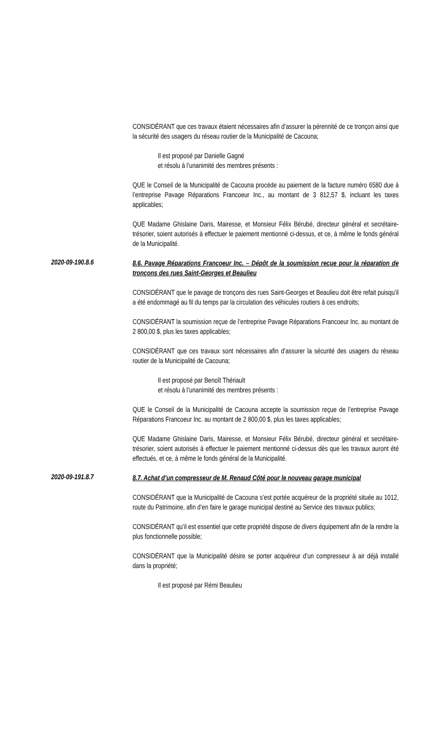CONSIDÉRANT que ces travaux étaient nécessaires afin d’assurer la pérennité de ce tronçon ainsi que la sécurité des usagers du réseau routier de la Municipalité de Cacouna;
Il est proposé par Danielle Gagné
et résolu à l’unanimité des membres présents :
QUE le Conseil de la Municipalité de Cacouna procède au paiement de la facture numéro 6580 due à l’entreprise Pavage Réparations Francoeur Inc., au montant de 3 812,57 $, incluant les taxes applicables;
QUE Madame Ghislaine Daris, Mairesse, et Monsieur Félix Bérubé, directeur général et secrétaire-trésorier, soient autorisés à effectuer le paiement mentionné ci-dessus, et ce, à même le fonds général de la Municipalité.
2020-09-190.8.6
8.6. Pavage Réparations Francoeur Inc. – Dépôt de la soumission reçue pour la réparation de tronçons des rues Saint-Georges et Beaulieu
CONSIDÉRANT que le pavage de tronçons des rues Saint-Georges et Beaulieu doit être refait puisqu’il a été endommagé au fil du temps par la circulation des véhicules routiers à ces endroits;
CONSIDÉRANT la soumission reçue de l’entreprise Pavage Réparations Francoeur Inc. au montant de 2 800,00 $, plus les taxes applicables;
CONSIDÉRANT que ces travaux sont nécessaires afin d’assurer la sécurité des usagers du réseau routier de la Municipalité de Cacouna;
Il est proposé par Benoît Thériault
et résolu à l’unanimité des membres présents :
QUE le Conseil de la Municipalité de Cacouna accepte la soumission reçue de l’entreprise Pavage Réparations Francoeur Inc. au montant de 2 800,00 $, plus les taxes applicables;
QUE Madame Ghislaine Daris, Mairesse, et Monsieur Félix Bérubé, directeur général et secrétaire-trésorier, soient autorisés à effectuer le paiement mentionné ci-dessus dès que les travaux auront été effectués, et ce, à même le fonds général de la Municipalité.
2020-09-191.8.7
8.7. Achat d’un compresseur de M. Renaud Côté pour le nouveau garage municipal
CONSIDÉRANT que la Municipalité de Cacouna s’est portée acquéreur de la propriété située au 1012, route du Patrimoine, afin d’en faire le garage municipal destiné au Service des travaux publics;
CONSIDÉRANT qu’il est essentiel que cette propriété dispose de divers équipement afin de la rendre la plus fonctionnelle possible;
CONSIDÉRANT que la Municipalité désire se porter acquéreur d’un compresseur à air déjà installé dans la propriété;
Il est proposé par Rémi Beaulieu